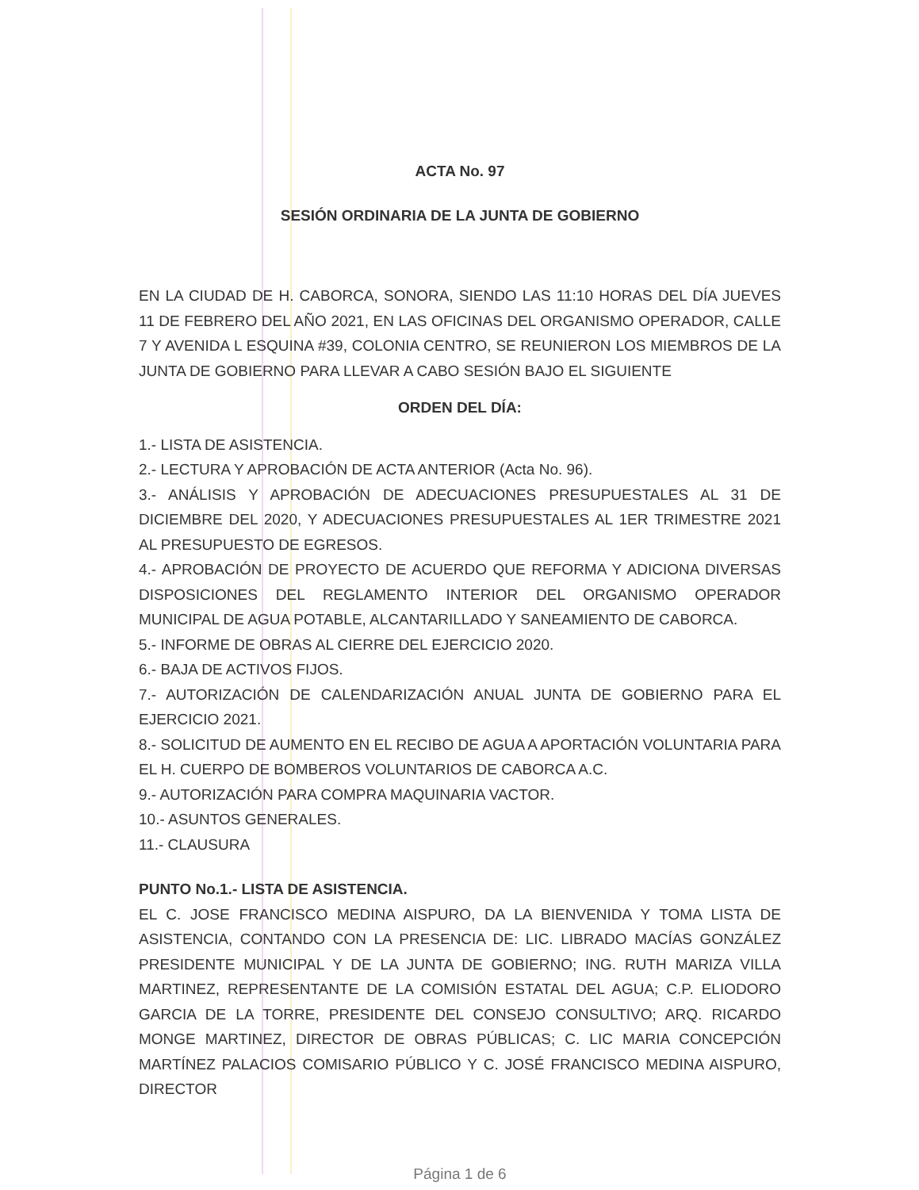ACTA No. 97
SESIÓN ORDINARIA DE LA JUNTA DE GOBIERNO
EN LA CIUDAD DE H. CABORCA, SONORA, SIENDO LAS 11:10 HORAS DEL DÍA JUEVES 11 DE FEBRERO DEL AÑO 2021, EN LAS OFICINAS DEL ORGANISMO OPERADOR, CALLE 7 Y AVENIDA L ESQUINA #39, COLONIA CENTRO, SE REUNIERON LOS MIEMBROS DE LA JUNTA DE GOBIERNO PARA LLEVAR A CABO SESIÓN BAJO EL SIGUIENTE
ORDEN DEL DÍA:
1.- LISTA DE ASISTENCIA.
2.- LECTURA Y APROBACIÓN DE ACTA ANTERIOR (Acta No. 96).
3.- ANÁLISIS Y APROBACIÓN DE ADECUACIONES PRESUPUESTALES AL 31 DE DICIEMBRE DEL 2020, Y ADECUACIONES PRESUPUESTALES AL 1ER TRIMESTRE 2021 AL PRESUPUESTO DE EGRESOS.
4.- APROBACIÓN DE PROYECTO DE ACUERDO QUE REFORMA Y ADICIONA DIVERSAS DISPOSICIONES DEL REGLAMENTO INTERIOR DEL ORGANISMO OPERADOR MUNICIPAL DE AGUA POTABLE, ALCANTARILLADO Y SANEAMIENTO DE CABORCA.
5.- INFORME DE OBRAS AL CIERRE DEL EJERCICIO 2020.
6.- BAJA DE ACTIVOS FIJOS.
7.- AUTORIZACIÓN DE CALENDARIZACIÓN ANUAL JUNTA DE GOBIERNO PARA EL EJERCICIO 2021.
8.- SOLICITUD DE AUMENTO EN EL RECIBO DE AGUA A APORTACIÓN VOLUNTARIA PARA EL H. CUERPO DE BOMBEROS VOLUNTARIOS DE CABORCA A.C.
9.- AUTORIZACIÓN PARA COMPRA MAQUINARIA VACTOR.
10.- ASUNTOS GENERALES.
11.- CLAUSURA
PUNTO No.1.- LISTA DE ASISTENCIA.
EL C. JOSE FRANCISCO MEDINA AISPURO, DA LA BIENVENIDA Y TOMA LISTA DE ASISTENCIA, CONTANDO CON LA PRESENCIA DE: LIC. LIBRADO MACÍAS GONZÁLEZ PRESIDENTE MUNICIPAL Y DE LA JUNTA DE GOBIERNO; ING. RUTH MARIZA VILLA MARTINEZ, REPRESENTANTE DE LA COMISIÓN ESTATAL DEL AGUA; C.P. ELIODORO GARCIA DE LA TORRE, PRESIDENTE DEL CONSEJO CONSULTIVO; ARQ. RICARDO MONGE MARTINEZ, DIRECTOR DE OBRAS PÚBLICAS; C. LIC MARIA CONCEPCIÓN MARTÍNEZ PALACIOS COMISARIO PÚBLICO Y C. JOSÉ FRANCISCO MEDINA AISPURO, DIRECTOR
Página 1 de 6